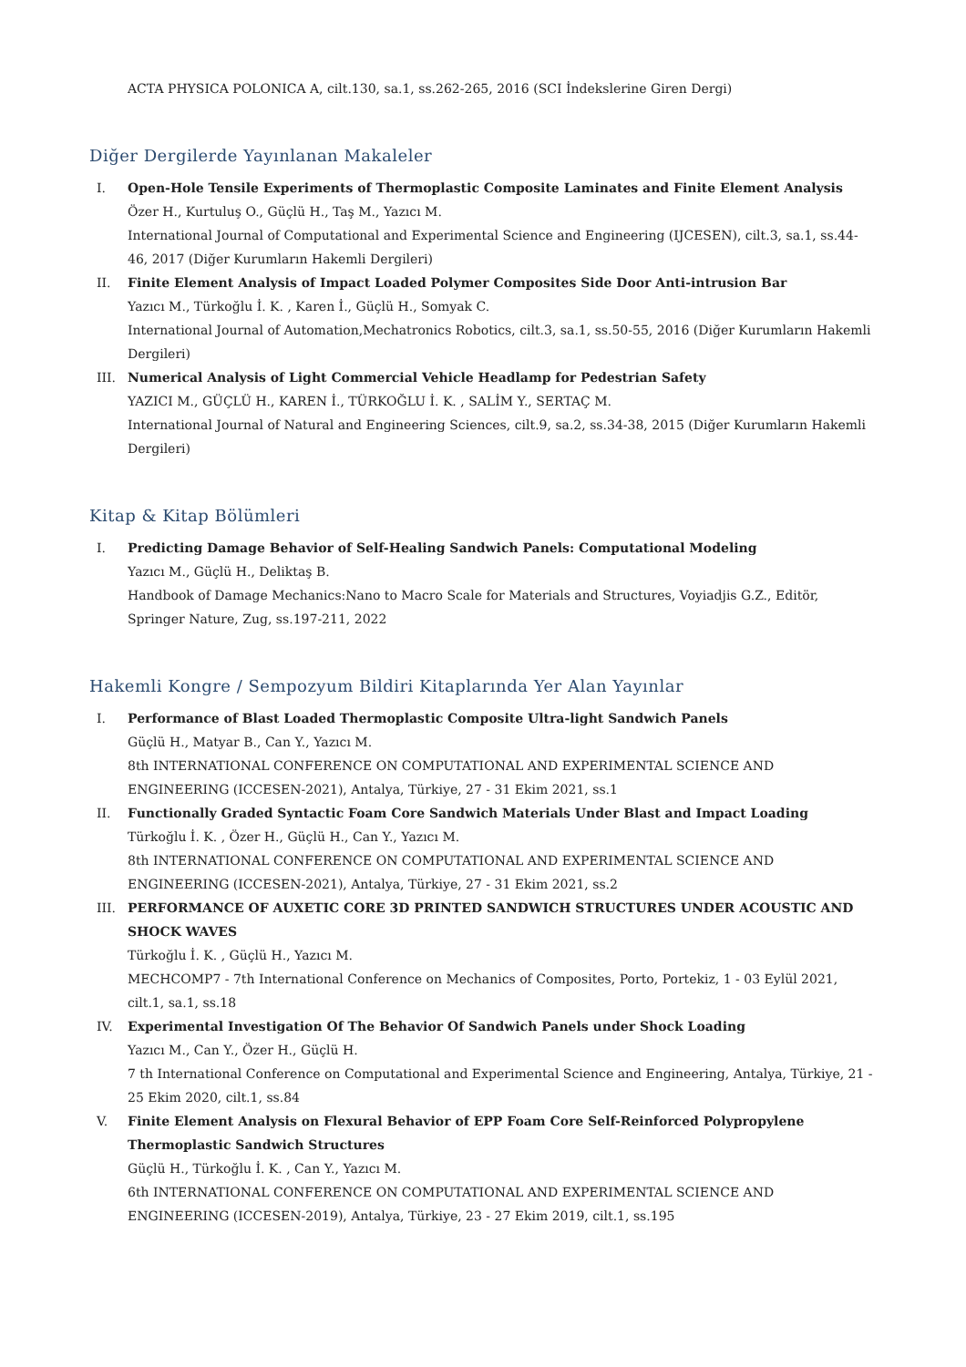ACTA PHYSICA POLONICA A, cilt.130, sa.1, ss.262-265, 2016 (SCI İndekslerine Giren Dergi)
Diğer Dergilerde Yayınlanan Makaleler
I. Open-Hole Tensile Experiments of Thermoplastic Composite Laminates and Finite Element Analysis
Özer H., Kurtuluş O., Güçlü H., Taş M., Yazıcı M.
International Journal of Computational and Experimental Science and Engineering (IJCESEN), cilt.3, sa.1, ss.44-46, 2017 (Diğer Kurumların Hakemli Dergileri)
II. Finite Element Analysis of Impact Loaded Polymer Composites Side Door Anti-intrusion Bar
Yazıcı M., Türkoğlu İ. K. , Karen İ., Güçlü H., Somyak C.
International Journal of Automation,Mechatronics Robotics, cilt.3, sa.1, ss.50-55, 2016 (Diğer Kurumların Hakemli Dergileri)
III. Numerical Analysis of Light Commercial Vehicle Headlamp for Pedestrian Safety
YAZICI M., GÜÇLÜ H., KAREN İ., TÜRKOĞLU İ. K. , SALİM Y., SERTAÇ M.
International Journal of Natural and Engineering Sciences, cilt.9, sa.2, ss.34-38, 2015 (Diğer Kurumların Hakemli Dergileri)
Kitap & Kitap Bölümleri
I. Predicting Damage Behavior of Self-Healing Sandwich Panels: Computational Modeling
Yazıcı M., Güçlü H., Deliktaş B.
Handbook of Damage Mechanics:Nano to Macro Scale for Materials and Structures, Voyiadjis G.Z., Editör, Springer Nature, Zug, ss.197-211, 2022
Hakemli Kongre / Sempozyum Bildiri Kitaplarında Yer Alan Yayınlar
I. Performance of Blast Loaded Thermoplastic Composite Ultra-light Sandwich Panels
Güçlü H., Matyar B., Can Y., Yazıcı M.
8th INTERNATIONAL CONFERENCE ON COMPUTATIONAL AND EXPERIMENTAL SCIENCE AND ENGINEERING (ICCESEN-2021), Antalya, Türkiye, 27 - 31 Ekim 2021, ss.1
II. Functionally Graded Syntactic Foam Core Sandwich Materials Under Blast and Impact Loading
Türkoğlu İ. K. , Özer H., Güçlü H., Can Y., Yazıcı M.
8th INTERNATIONAL CONFERENCE ON COMPUTATIONAL AND EXPERIMENTAL SCIENCE AND ENGINEERING (ICCESEN-2021), Antalya, Türkiye, 27 - 31 Ekim 2021, ss.2
III. PERFORMANCE OF AUXETIC CORE 3D PRINTED SANDWICH STRUCTURES UNDER ACOUSTIC AND SHOCK WAVES
Türkoğlu İ. K. , Güçlü H., Yazıcı M.
MECHCOMP7 - 7th International Conference on Mechanics of Composites, Porto, Portekiz, 1 - 03 Eylül 2021, cilt.1, sa.1, ss.18
IV. Experimental Investigation Of The Behavior Of Sandwich Panels under Shock Loading
Yazıcı M., Can Y., Özer H., Güçlü H.
7 th International Conference on Computational and Experimental Science and Engineering, Antalya, Türkiye, 21 - 25 Ekim 2020, cilt.1, ss.84
V. Finite Element Analysis on Flexural Behavior of EPP Foam Core Self-Reinforced Polypropylene Thermoplastic Sandwich Structures
Güçlü H., Türkoğlu İ. K. , Can Y., Yazıcı M.
6th INTERNATIONAL CONFERENCE ON COMPUTATIONAL AND EXPERIMENTAL SCIENCE AND ENGINEERING (ICCESEN-2019), Antalya, Türkiye, 23 - 27 Ekim 2019, cilt.1, ss.195